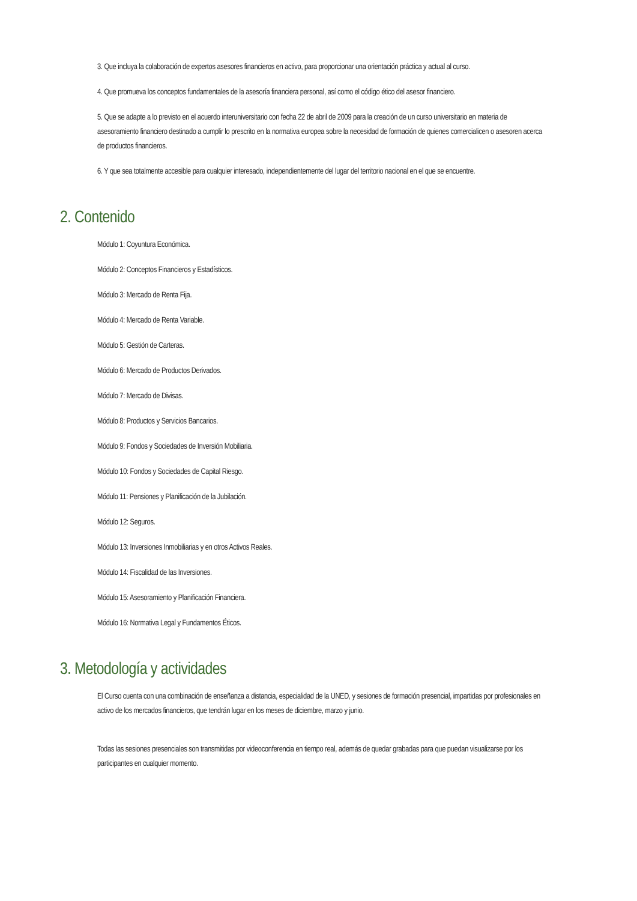3. Que incluya la colaboración de expertos asesores financieros en activo, para proporcionar una orientación práctica y actual al curso.
4. Que promueva los conceptos fundamentales de la asesoría financiera personal, así como el código ético del asesor financiero.
5. Que se adapte a lo previsto en el acuerdo interuniversitario con fecha 22 de abril de 2009 para la creación de un curso universitario en materia de asesoramiento financiero destinado a cumplir lo prescrito en la normativa europea sobre la necesidad de formación de quienes comercialicen o asesoren acerca de productos financieros.
6. Y que sea totalmente accesible para cualquier interesado, independientemente del lugar del territorio nacional en el que se encuentre.
2. Contenido
Módulo 1: Coyuntura Económica.
Módulo 2: Conceptos Financieros y Estadísticos.
Módulo 3: Mercado de Renta Fija.
Módulo 4: Mercado de Renta Variable.
Módulo 5: Gestión de Carteras.
Módulo 6: Mercado de Productos Derivados.
Módulo 7: Mercado de Divisas.
Módulo 8: Productos y Servicios Bancarios.
Módulo 9: Fondos y Sociedades de Inversión Mobiliaria.
Módulo 10: Fondos y Sociedades de Capital Riesgo.
Módulo 11: Pensiones y Planificación de la Jubilación.
Módulo 12: Seguros.
Módulo 13: Inversiones Inmobiliarias y en otros Activos Reales.
Módulo 14: Fiscalidad de las Inversiones.
Módulo 15: Asesoramiento y Planificación Financiera.
Módulo 16: Normativa Legal y Fundamentos Éticos.
3. Metodología y actividades
El Curso cuenta con una combinación de enseñanza a distancia, especialidad de la UNED, y sesiones de formación presencial, impartidas por profesionales en activo de los mercados financieros, que tendrán lugar en los meses de diciembre, marzo y junio.
Todas las sesiones presenciales son transmitidas por videoconferencia en tiempo real, además de quedar grabadas para que puedan visualizarse por los participantes en cualquier momento.